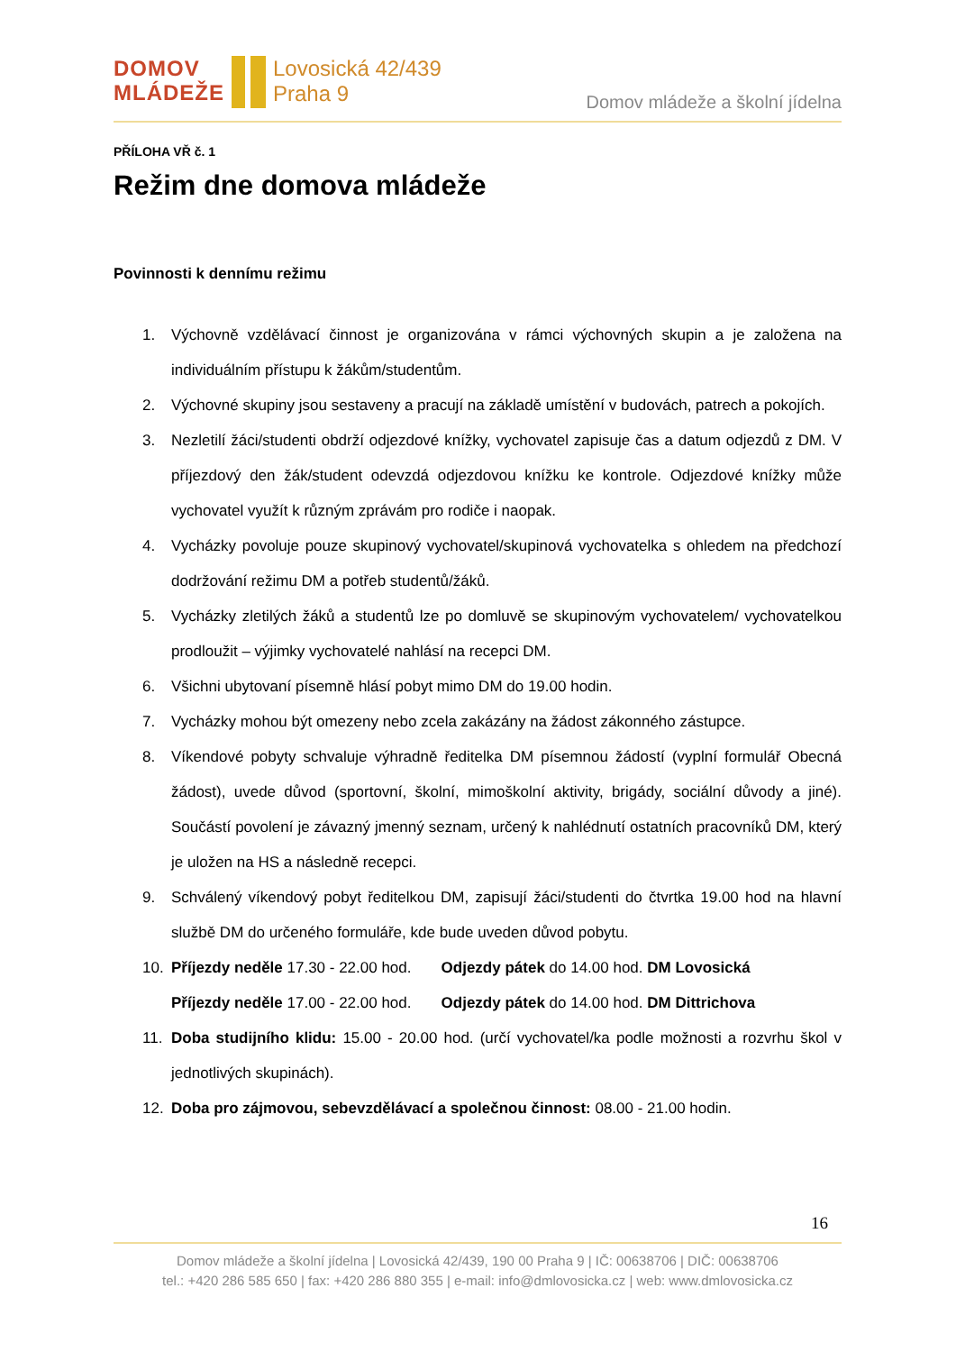DOMOV
MLÁDEŽE
Lovosická 42/439
Praha 9
Domov mládeže a školní jídelna
PŘÍLOHA VŘ č. 1
Režim dne domova mládeže
Povinnosti k dennímu režimu
1. Výchovně vzdělávací činnost je organizována v rámci výchovných skupin a je založena na individuálním přístupu k žákům/studentům.
2. Výchovné skupiny jsou sestaveny a pracují na základě umístění v budovách, patrech a pokojích.
3. Nezletilí žáci/studenti obdrží odjezdové knížky, vychovatel zapisuje čas a datum odjezdů z DM. V příjezdový den žák/student odevzdá odjezdovou knížku ke kontrole. Odjezdové knížky může vychovatel využít k různým zprávám pro rodiče i naopak.
4. Vycházky povoluje pouze skupinový vychovatel/skupinová vychovatelka s ohledem na předchozí dodržování režimu DM a potřeb studentů/žáků.
5. Vycházky zletilých žáků a studentů lze po domluvě se skupinovým vychovatelem/ vychovatelkou prodloužit – výjimky vychovatelé nahlásí na recepci DM.
6. Všichni ubytovaní písemně hlásí pobyt mimo DM do 19.00 hodin.
7. Vycházky mohou být omezeny nebo zcela zakázány na žádost zákonného zástupce.
8. Víkendové pobyty schvaluje výhradně ředitelka DM písemnou žádostí (vyplní formulář Obecná žádost), uvede důvod (sportovní, školní, mimoškolní aktivity, brigády, sociální důvody a jiné). Součástí povolení je závazný jmenný seznam, určený k nahlédnutí ostatních pracovníků DM, který je uložen na HS a následně recepci.
9. Schválený víkendový pobyt ředitelkou DM, zapisují žáci/studenti do čtvrtka 19.00 hod na hlavní službě DM do určeného formuláře, kde bude uveden důvod pobytu.
10. Příjezdy neděle 17.30 - 22.00 hod. Odjezdy pátek do 14.00 hod. DM Lovosická
Příjezdy neděle 17.00 - 22.00 hod. Odjezdy pátek do 14.00 hod. DM Dittrichova
11. Doba studijního klidu: 15.00 - 20.00 hod. (určí vychovatel/ka podle možnosti a rozvrhu škol v jednotlivých skupinách).
12. Doba pro zájmovou, sebevzdělávací a společnou činnost: 08.00 - 21.00 hodin.
16
Domov mládeže a školní jídelna | Lovosická 42/439, 190 00 Praha 9 | IČ: 00638706 | DIČ: 00638706
tel.: +420 286 585 650 | fax: +420 286 880 355 | e-mail: info@dmlovosicka.cz | web: www.dmlovosicka.cz